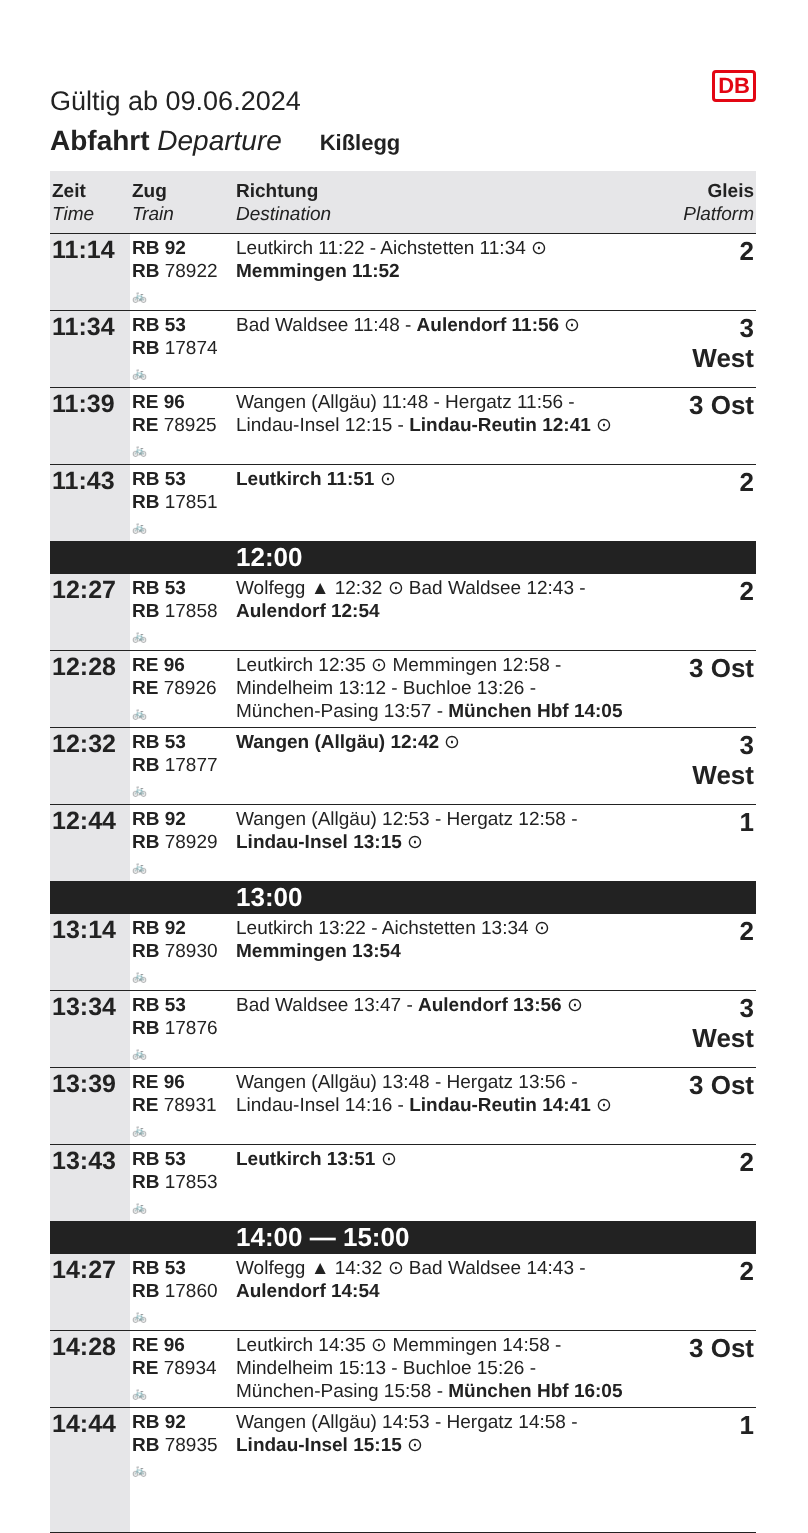DB
Gültig ab 09.06.2024
Abfahrt Departure Kißlegg
| Zeit Time | Zug Train | Richtung Destination | Gleis Platform |
| --- | --- | --- | --- |
| 11:14 | RB 92 RB 78922 🚲 | Leutkirch 11:22 - Aichstetten 11:34 ⊙ Memmingen 11:52 | 2 |
| 11:34 | RB 53 RB 17874 🚲 | Bad Waldsee 11:48 - Aulendorf 11:56 ⊙ | 3 West |
| 11:39 | RE 96 RE 78925 🚲 | Wangen (Allgäu) 11:48 - Hergatz 11:56 - Lindau-Insel 12:15 - Lindau-Reutin 12:41 ⊙ | 3 Ost |
| 11:43 | RB 53 RB 17851 🚲 | Leutkirch 11:51 ⊙ | 2 |
| | | 12:00 | |
| 12:27 | RB 53 RB 17858 🚲 | Wolfegg ▲ 12:32 ⊙ Bad Waldsee 12:43 - Aulendorf 12:54 | 2 |
| 12:28 | RE 96 RE 78926 🚲 | Leutkirch 12:35 ⊙ Memmingen 12:58 - Mindelheim 13:12 - Buchloe 13:26 - München-Pasing 13:57 - München Hbf 14:05 | 3 Ost |
| 12:32 | RB 53 RB 17877 🚲 | Wangen (Allgäu) 12:42 ⊙ | 3 West |
| 12:44 | RB 92 RB 78929 🚲 | Wangen (Allgäu) 12:53 - Hergatz 12:58 - Lindau-Insel 13:15 ⊙ | 1 |
| | | 13:00 | |
| 13:14 | RB 92 RB 78930 🚲 | Leutkirch 13:22 - Aichstetten 13:34 ⊙ Memmingen 13:54 | 2 |
| 13:34 | RB 53 RB 17876 🚲 | Bad Waldsee 13:47 - Aulendorf 13:56 ⊙ | 3 West |
| 13:39 | RE 96 RE 78931 🚲 | Wangen (Allgäu) 13:48 - Hergatz 13:56 - Lindau-Insel 14:16 - Lindau-Reutin 14:41 ⊙ | 3 Ost |
| 13:43 | RB 53 RB 17853 🚲 | Leutkirch 13:51 ⊙ | 2 |
| | | 14:00 — 15:00 | |
| 14:27 | RB 53 RB 17860 🚲 | Wolfegg ▲ 14:32 ⊙ Bad Waldsee 14:43 - Aulendorf 14:54 | 2 |
| 14:28 | RE 96 RE 78934 🚲 | Leutkirch 14:35 ⊙ Memmingen 14:58 - Mindelheim 15:13 - Buchloe 15:26 - München-Pasing 15:58 - München Hbf 16:05 | 3 Ost |
| 14:44 | RB 92 RB 78935 🚲 | Wangen (Allgäu) 14:53 - Hergatz 14:58 - Lindau-Insel 15:15 ⊙ | 1 |